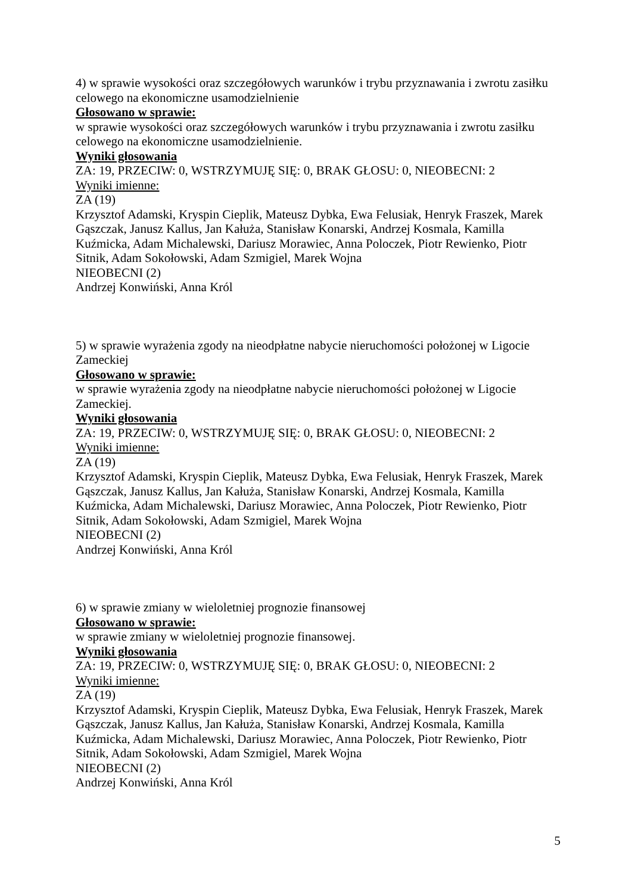4) w sprawie wysokości oraz szczegółowych warunków i trybu przyznawania i zwrotu zasiłku celowego na ekonomiczne usamodzielnienie
Głosowano w sprawie:
w sprawie wysokości oraz szczegółowych warunków i trybu przyznawania i zwrotu zasiłku celowego na ekonomiczne usamodzielnienie.
Wyniki głosowania
ZA: 19, PRZECIW: 0, WSTRZYMUJĘ SIĘ: 0, BRAK GŁOSU: 0, NIEOBECNI: 2
Wyniki imienne:
ZA (19)
Krzysztof Adamski, Kryspin Cieplik, Mateusz Dybka, Ewa Felusiak, Henryk Fraszek, Marek Gąszczak, Janusz Kallus, Jan Kałuża, Stanisław Konarski, Andrzej Kosmala, Kamilla Kuźmicka, Adam Michalewski, Dariusz Morawiec, Anna Poloczek, Piotr Rewienko, Piotr Sitnik, Adam Sokołowski, Adam Szmigiel, Marek Wojna
NIEOBECNI (2)
Andrzej Konwiński, Anna Król
5) w sprawie wyrażenia zgody na nieodpłatne nabycie nieruchomości położonej w Ligocie Zameckiej
Głosowano w sprawie:
w sprawie wyrażenia zgody na nieodpłatne nabycie nieruchomości położonej w Ligocie Zameckiej.
Wyniki głosowania
ZA: 19, PRZECIW: 0, WSTRZYMUJĘ SIĘ: 0, BRAK GŁOSU: 0, NIEOBECNI: 2
Wyniki imienne:
ZA (19)
Krzysztof Adamski, Kryspin Cieplik, Mateusz Dybka, Ewa Felusiak, Henryk Fraszek, Marek Gąszczak, Janusz Kallus, Jan Kałuża, Stanisław Konarski, Andrzej Kosmala, Kamilla Kuźmicka, Adam Michalewski, Dariusz Morawiec, Anna Poloczek, Piotr Rewienko, Piotr Sitnik, Adam Sokołowski, Adam Szmigiel, Marek Wojna
NIEOBECNI (2)
Andrzej Konwiński, Anna Król
6) w sprawie zmiany w wieloletniej prognozie finansowej
Głosowano w sprawie:
w sprawie zmiany w wieloletniej prognozie finansowej.
Wyniki głosowania
ZA: 19, PRZECIW: 0, WSTRZYMUJĘ SIĘ: 0, BRAK GŁOSU: 0, NIEOBECNI: 2
Wyniki imienne:
ZA (19)
Krzysztof Adamski, Kryspin Cieplik, Mateusz Dybka, Ewa Felusiak, Henryk Fraszek, Marek Gąszczak, Janusz Kallus, Jan Kałuża, Stanisław Konarski, Andrzej Kosmala, Kamilla Kuźmicka, Adam Michalewski, Dariusz Morawiec, Anna Poloczek, Piotr Rewienko, Piotr Sitnik, Adam Sokołowski, Adam Szmigiel, Marek Wojna
NIEOBECNI (2)
Andrzej Konwiński, Anna Król
5